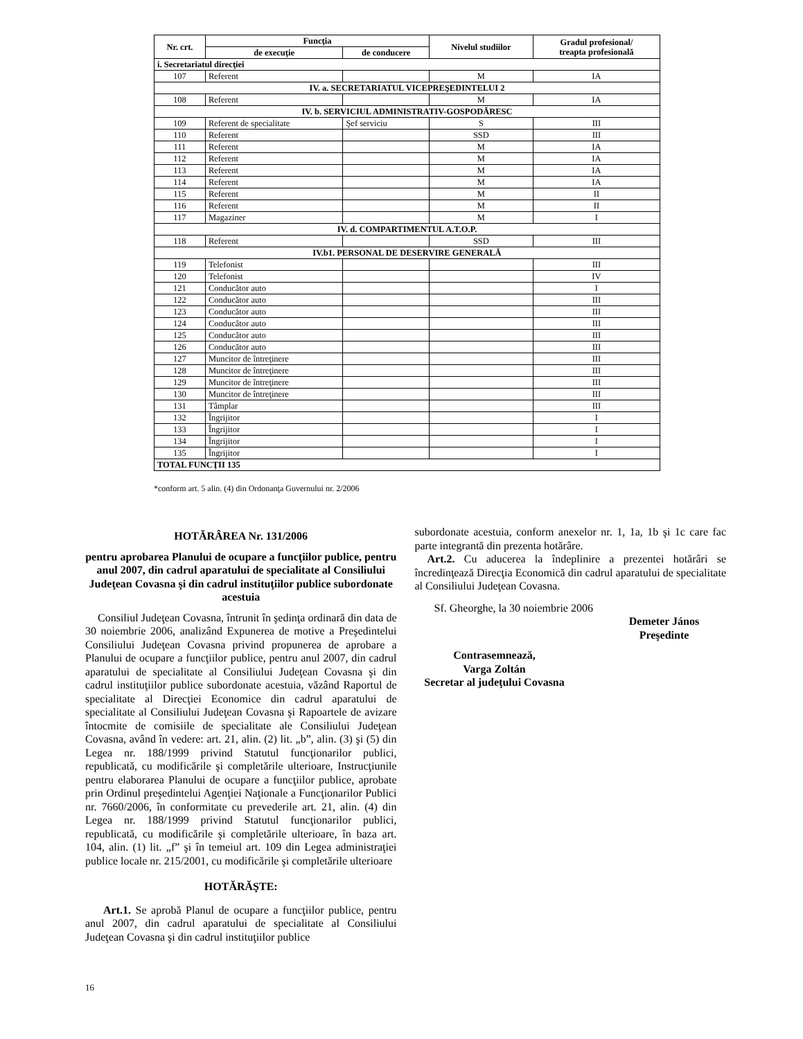| Nr. crt. | Funcţia | | Nivelul studiilor | Gradul profesional/ treapta profesională |
| --- | --- | --- | --- | --- |
| | de execuţie | de conducere | | |
| i. Secretariatul direcţiei | | | | |
| 107 | Referent | | M | IA |
| IV. a. SECRETARIATUL VICEPREŞEDINTELUI 2 | | | | |
| 108 | Referent | | M | IA |
| IV. b. SERVICIUL ADMINISTRATIV-GOSPODĂRESC | | | | |
| 109 | Referent de specialitate | Şef serviciu | S | III |
| 110 | Referent | | SSD | III |
| 111 | Referent | | M | IA |
| 112 | Referent | | M | IA |
| 113 | Referent | | M | IA |
| 114 | Referent | | M | IA |
| 115 | Referent | | M | II |
| 116 | Referent | | M | II |
| 117 | Magaziner | | M | I |
| IV. d. COMPARTIMENTUL A.T.O.P. | | | | |
| 118 | Referent | | SSD | III |
| IV.b1. PERSONAL DE DESERVIRE GENERALĂ | | | | |
| 119 | Telefonist | | | III |
| 120 | Telefonist | | | IV |
| 121 | Conducător auto | | | I |
| 122 | Conducător auto | | | III |
| 123 | Conducător auto | | | III |
| 124 | Conducător auto | | | III |
| 125 | Conducător auto | | | III |
| 126 | Conducător auto | | | III |
| 127 | Muncitor de întreţinere | | | III |
| 128 | Muncitor de întreţinere | | | III |
| 129 | Muncitor de întreţinere | | | III |
| 130 | Muncitor de întreţinere | | | III |
| 131 | Tâmplar | | | III |
| 132 | Îngrijitor | | | I |
| 133 | Îngrijitor | | | I |
| 134 | Îngrijitor | | | I |
| 135 | Îngrijitor | | | I |
| TOTAL FUNCŢII 135 | | | | |
*conform art. 5 alin. (4) din Ordonanţa Guvernului nr. 2/2006
HOTĂRÂREA Nr. 131/2006
pentru aprobarea Planului de ocupare a funcţiilor publice, pentru anul 2007, din cadrul aparatului de specialitate al Consiliului Judeţean Covasna şi din cadrul instituţiilor publice subordonate acestuia
Consiliul Judeţean Covasna, întrunit în şedinţa ordinară din data de 30 noiembrie 2006, analizând Expunerea de motive a Preşedintelui Consiliului Judeţean Covasna privind propunerea de aprobare a Planului de ocupare a funcţiilor publice, pentru anul 2007, din cadrul aparatului de specialitate al Consiliului Judeţean Covasna şi din cadrul instituţiilor publice subordonate acestuia, văzând Raportul de specialitate al Direcţiei Economice din cadrul aparatului de specialitate al Consiliului Judeţean Covasna şi Rapoartele de avizare întocmite de comisiile de specialitate ale Consiliului Judeţean Covasna, având în vedere: art. 21, alin. (2) lit. „b”, alin. (3) şi (5) din Legea nr. 188/1999 privind Statutul funcţionarilor publici, republicată, cu modificările şi completările ulterioare, Instrucţiunile pentru elaborarea Planului de ocupare a funcţiilor publice, aprobate prin Ordinul preşedintelui Agenţiei Naţionale a Funcţionarilor Publici nr. 7660/2006, în conformitate cu prevederile art. 21, alin. (4) din Legea nr. 188/1999 privind Statutul funcţionarilor publici, republicată, cu modificările şi completările ulterioare, în baza art. 104, alin. (1) lit. „f” şi în temeiul art. 109 din Legea administraţiei publice locale nr. 215/2001, cu modificările şi completările ulterioare
HOTĂRĂŞTE:
Art.1. Se aprobă Planul de ocupare a funcţiilor publice, pentru anul 2007, din cadrul aparatului de specialitate al Consiliului Judeţean Covasna şi din cadrul instituţiilor publice
subordonate acestuia, conform anexelor nr. 1, 1a, 1b şi 1c care fac parte integrantă din prezenta hotărâre.
Art.2. Cu aducerea la îndeplinire a prezentei hotărâri se încredinţează Direcţia Economică din cadrul aparatului de specialitate al Consiliului Judeţean Covasna.
Sf. Gheorghe, la 30 noiembrie 2006
Demeter János
Preşedinte
Contrasemnează,
Varga Zoltán
Secretar al judeţului Covasna
16